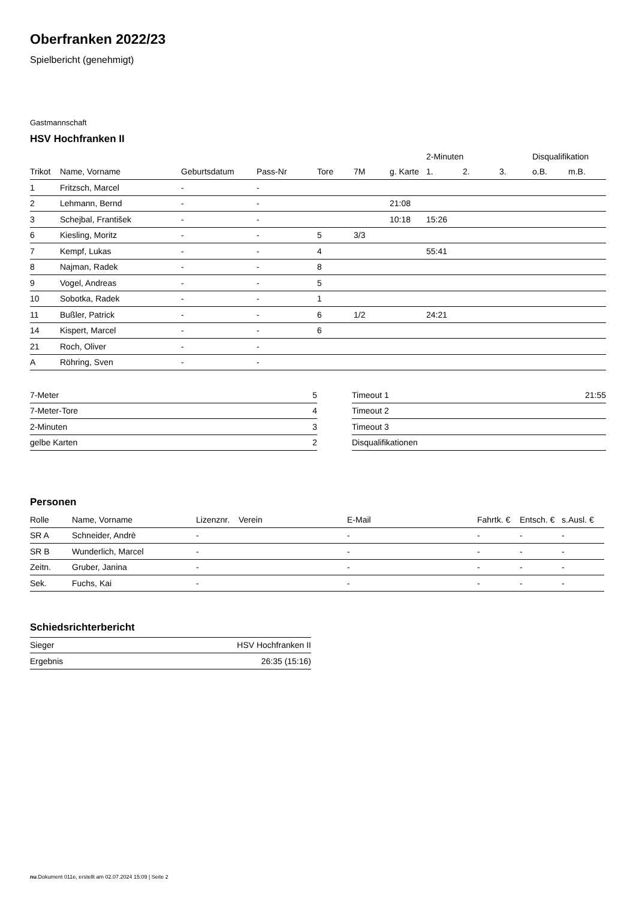Oberfranken 2022/23
Spielbericht (genehmigt)
Gastmannschaft
HSV Hochfranken II
| | | | | | | | 2-Minuten | | | Disqualifikation | |
| --- | --- | --- | --- | --- | --- | --- | --- | --- | --- | --- | --- |
| Trikot | Name, Vorname | Geburtsdatum | Pass-Nr | Tore | 7M | g. Karte | 1. | 2. | 3. | o.B. | m.B. |
| 1 | Fritzsch, Marcel | - | - | | | | | | | | |
| 2 | Lehmann, Bernd | - | - | | | 21:08 | | | | | |
| 3 | Schejbal, František | - | - | | | 10:18 | 15:26 | | | | |
| 6 | Kiesling, Moritz | - | - | 5 | 3/3 | | | | | | |
| 7 | Kempf, Lukas | - | - | 4 | | | 55:41 | | | | |
| 8 | Najman, Radek | - | - | 8 | | | | | | | |
| 9 | Vogel, Andreas | - | - | 5 | | | | | | | |
| 10 | Sobotka, Radek | - | - | 1 | | | | | | | |
| 11 | Bußler, Patrick | - | - | 6 | 1/2 | | 24:21 | | | | |
| 14 | Kispert, Marcel | - | - | 6 | | | | | | | |
| 21 | Roch, Oliver | - | - | | | | | | | | |
| A | Röhring, Sven | - | - | | | | | | | | |
| 7-Meter | 5 |
| 7-Meter-Tore | 4 |
| 2-Minuten | 3 |
| gelbe Karten | 2 |
| Timeout 1 | 21:55 |
| Timeout 2 | |
| Timeout 3 | |
| Disqualifikationen | |
Personen
| Rolle | Name, Vorname | Lizenznr. | Verein | E-Mail | Fahrtk. € | Entsch. € | s.Ausl. € |
| --- | --- | --- | --- | --- | --- | --- | --- |
| SR A | Schneider, Andrè | - | | - | - | - | - |
| SR B | Wunderlich, Marcel | - | | - | - | - | - |
| Zeitn. | Gruber, Janina | - | | - | - | - | - |
| Sek. | Fuchs, Kai | - | | - | - | - | - |
Schiedsrichterbericht
| Sieger | HSV Hochfranken II |
| Ergebnis | 26:35 (15:16) |
nu.Dokument 011e, erstellt am 02.07.2024 15:09 | Seite 2